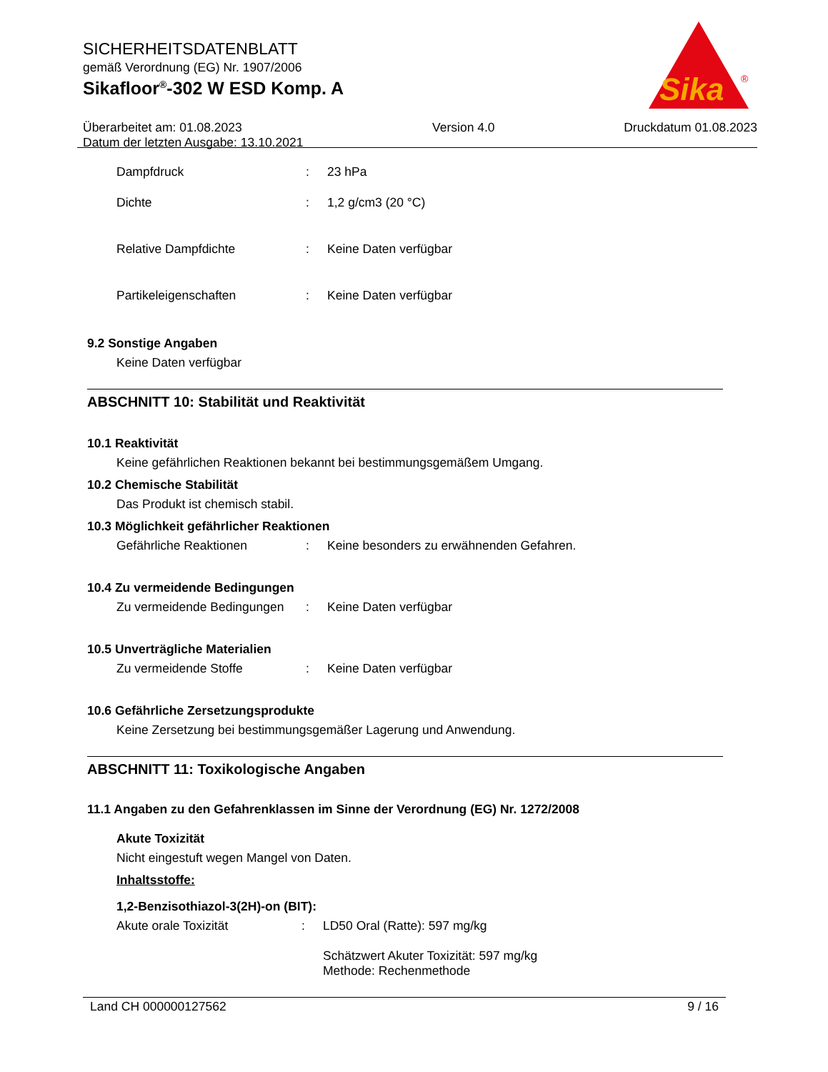SICHERHEITSDATENBLATT
gemäß Verordnung (EG) Nr. 1907/2006
Sikafloor<sup>®</sup>-302 W ESD Komp. A
Überarbeitet am: 01.08.2023
Datum der letzten Ausgabe: 13.10.2021
Version 4.0 Druckdatum 01.08.2023
Sika
®
Dampfdruck : 23 hPa
Dichte : 1,2 g/cm3 (20 °C)
Relative Dampfdichte : Keine Daten verfügbar
Partikeleigenschaften : Keine Daten verfügbar
9.2 Sonstige Angaben
Keine Daten verfügbar
ABSCHNITT 10: Stabilität und Reaktivität
10.1 Reaktivität
Keine gefährlichen Reaktionen bekannt bei bestimmungsgemäßem Umgang.
10.2 Chemische Stabilität
Das Produkt ist chemisch stabil.
10.3 Möglichkeit gefährlicher Reaktionen
Gefährliche Reaktionen : Keine besonders zu erwähnenden Gefahren.
10.4 Zu vermeidende Bedingungen
Zu vermeidende Bedingungen
: Keine Daten verfügbar
10.5 Unverträgliche Materialien
Zu vermeidende Stoffe : Keine Daten verfügbar
10.6 Gefährliche Zersetzungsprodukte
Keine Zersetzung bei bestimmungsgemäßer Lagerung und Anwendung.
ABSCHNITT 11: Toxikologische Angaben
11.1 Angaben zu den Gefahrenklassen im Sinne der Verordnung (EG) Nr. 1272/2008
Akute Toxizität
Nicht eingestuft wegen Mangel von Daten.
Inhaltsstoffe:
1,2-Benzisothiazol-3(2H)-on (BIT):
Akute orale Toxizität : LD50 Oral (Ratte): 597 mg/kg
Schätzwert Akuter Toxizität: 597 mg/kg
Methode: Rechenmethode
Land CH 000000127562 9 / 16